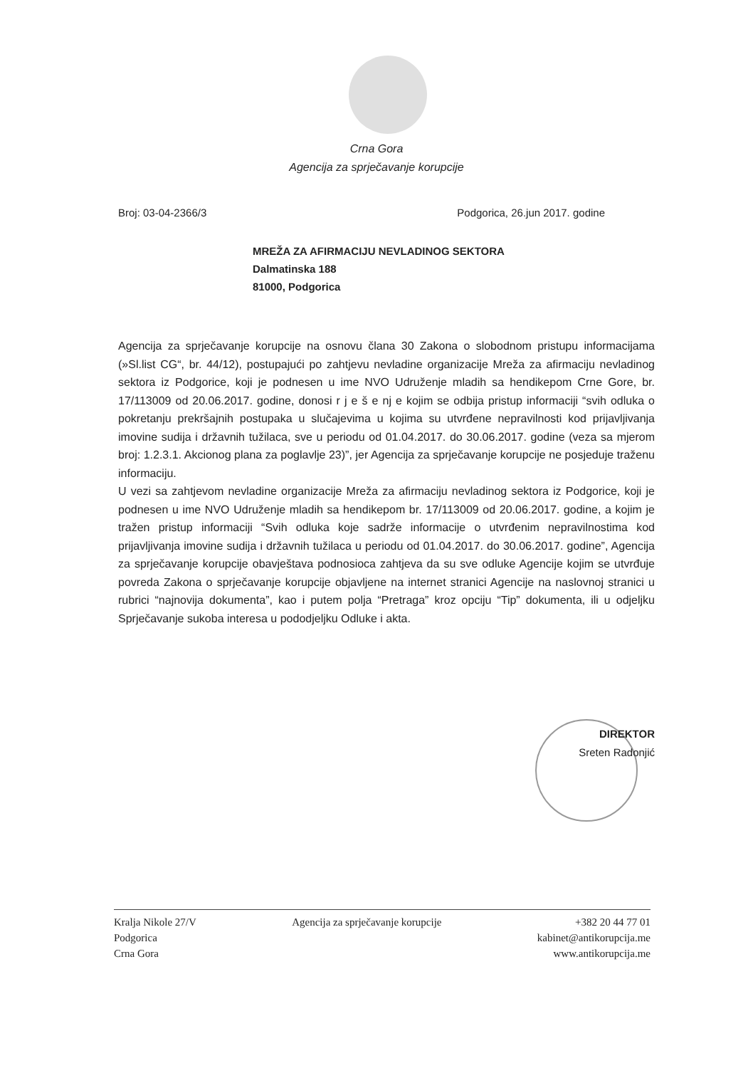Crna Gora
Agencija za sprječavanje korupcije
Broj: 03-04-2366/3 Podgorica, 26.jun 2017. godine
MREŽA ZA AFIRMACIJU NEVLADINOG SEKTORA
Dalmatinska 188
81000, Podgorica
Agencija za sprječavanje korupcije na osnovu člana 30 Zakona o slobodnom pristupu informacijama (»Sl.list CG“, br. 44/12), postupajući po zahtjevu nevladine organizacije Mreža za afirmaciju nevladinog sektora iz Podgorice, koji je podnesen u ime NVO Udruženje mladih sa hendikepom Crne Gore, br. 17/113009 od 20.06.2017. godine, donosi r j e š e nj e kojim se odbija pristup informaciji “svih odluka o pokretanju prekršajnih postupaka u slučajevima u kojima su utvrđene nepravilnosti kod prijavljivanja imovine sudija i državnih tužilaca, sve u periodu od 01.04.2017. do 30.06.2017. godine (veza sa mjerom broj: 1.2.3.1. Akcionog plana za poglavlje 23)”, jer Agencija za sprječavanje korupcije ne posjeduje traženu informaciju.
U vezi sa zahtjevom nevladine organizacije Mreža za afirmaciju nevladinog sektora iz Podgorice, koji je podnesen u ime NVO Udruženje mladih sa hendikepom br. 17/113009 od 20.06.2017. godine, a kojim je tražen pristup informaciji “Svih odluka koje sadrže informacije o utvrđenim nepravilnostima kod prijavljivanja imovine sudija i državnih tužilaca u periodu od 01.04.2017. do 30.06.2017. godine”, Agencija za sprječavanje korupcije obavještava podnosioca zahtjeva da su sve odluke Agencije kojim se utvrđuje povreda Zakona o sprječavanje korupcije objavljene na internet stranici Agencije na naslovnoj stranici u rubrici “najnovija dokumenta”, kao i putem polja “Pretraga” kroz opciju “Tip” dokumenta, ili u odjeljku Sprječavanje sukoba interesa u pododjeljku Odluke i akta.
DIREKTOR
Sreten Radonjić
Kralja Nikole 27/V
Podgorica
Crna Gora
Agencija za sprječavanje korupcije
+382 20 44 77 01
kabinet@antikorupcija.me
www.antikorupcija.me